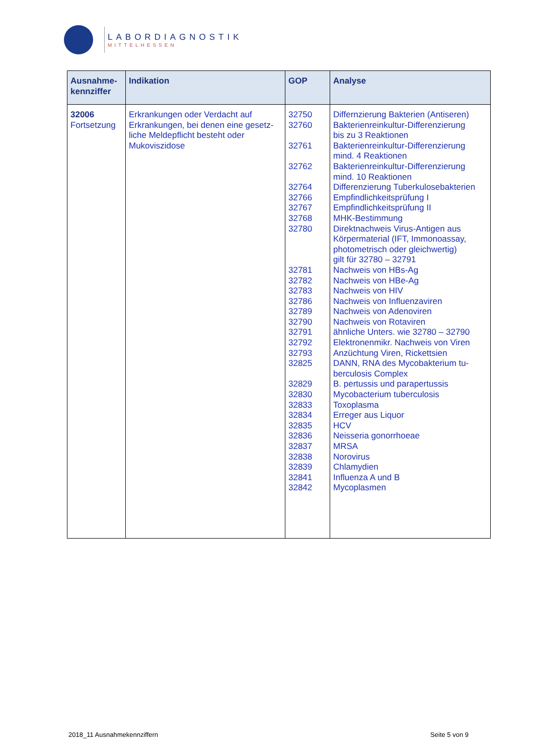LABORDIAGNOSTIK
MITTELHESSEN
| Ausnahme- kennziffer | Indikation | GOP | Analyse |
| --- | --- | --- | --- |
| 32006 Fortsetzung | Erkrankungen oder Verdacht auf Erkrankungen, bei denen eine gesetz-liche Meldepflicht besteht oder Mukoviszidose | 32750 32760 32761 32762 32764 32766 32767 32768 32780 32781 32782 32783 32786 32789 32790 32791 32792 32793 32825 32829 32830 32833 32834 32835 32836 32837 32838 32839 32841 32842 | Differnzierung Bakterien (Antiseren) Bakterienreinkultur-Differenzierung bis zu 3 Reaktionen Bakterienreinkultur-Differenzierung mind. 4 Reaktionen Bakterienreinkultur-Differenzierung mind. 10 Reaktionen Differenzierung Tuberkulosebakterien Empfindlichkeitsprüfung I Empfindlichkeitsprüfung II MHK-Bestimmung Direktnachweis Virus-Antigen aus Körpermaterial (IFT, Immonoassay, photometrisch oder gleichwertig) gilt für 32780 – 32791 Nachweis von HBs-Ag Nachweis von HBe-Ag Nachweis von HIV Nachweis von Influenzaviren Nachweis von Adenoviren Nachweis von Rotaviren ähnliche Unters. wie 32780 – 32790 Elektronenmikr. Nachweis von Viren Anzüchtung Viren, Rickettsien DANN, RNA des Mycobakterium tu- berculosis Complex B. pertussis und parapertussis Mycobacterium tuberculosis Toxoplasma Erreger aus Liquor HCV Neisseria gonorrhoeae MRSA Norovirus Chlamydien Influenza A und B Mycoplasmen |
2018_11 Ausnahmekennziffern Seite 5 von 9